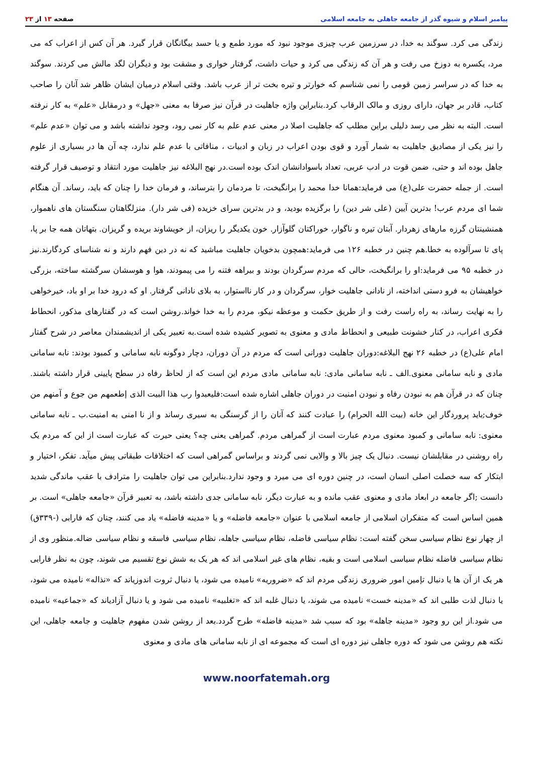پیامبر اسلام و شیوه گذر از جامعه جاهلی به جامعه اسلامی صفحه ۱۳ از ۲۳
زندگی می کرد. سوگند به خدا، در سرزمین عرب چیزی موجود نبود که مورد طمع و یا حسد بیگانگان قرار گیرد. هر آن کس از اعراب که می مرد، یکسره به دوزخ می رفت و هر آن که زندگی می کرد و حیات داشت، گرفتار خواری و مشقت بود و دیگران لگد مالش می کردند. سوگند به خدا که در سراسر زمین قومی را نمی شناسم که خوارتر و تیره بخت تر از عرب باشد. وقتی اسلام درمیان ایشان ظاهر شد آنان را صاحب کتاب، قادر بر جهان، دارای روزی و مالک الرقاب کرد.بنابراین واژه جاهلیت در قرآن نیز صرفا به معنی «جهل» و درمقابل «علم» به کار نرفته است. البته به نظر می رسد دلیلی براین مطلب که جاهلیت اصلا در معنی عدم علم به کار نمی رود، وجود نداشته باشد و می توان «عدم علم» را نیز یکی از مصادیق جاهلیت به شمار آورد و قوی بودن اعراب در زبان و ادبیات ، منافاتی با عدم علم ندارد، چه آن ها در بسیاری از علوم جاهل بوده اند و حتی، ضمن قوت در ادب عربی، تعداد باسوادانشان اندک بوده است.در نهج البلاغه نیز جاهلیت مورد انتقاد و توصیف قرار گرفته است. از جمله حضرت علی(ع) می فرماید:همانا خدا محمد را برانگیخت، تا مردمان را بترساند، و فرمان خدا را چنان که باید، رساند. آن هنگام شما ای مردم عرب! بدترین آیین (علی شر دین) را برگزیده بودید، و در بدترین سرای خزیده (فی شر دار). منزلگاهتان سنگستان های ناهموار، همنشینتان گرزه مارهای زهردار. آبتان تیره و ناگوار، خوراکتان گلوآزار. خون یکدیگر را ریزان، از خویشاوند بریده و گریزان. بتهاتان همه جا بر پا، پای تا سرآلوده به خطا.هم چنین در خطبه ۱۲۶ می فرماید:همچون بدخویان جاهلیت مباشید که نه در دین فهم دارند و نه شناسای کردگارند.نیز در خطبه ۹۵ می فرماید:او را برانگیخت، حالی که مردم سرگردان بودند و بیراهه فتنه را می پیمودند، هوا و هوسشان سرگشته ساخته، بزرگی خواهیشان به فرو دستی انداخته، از نادانی جاهلیت خوار، سرگردان و در کار نااستوار، به بلای نادانی گرفتار. او که درود خدا بر او باد، خیرخواهی را به نهایت رساند، به راه راست رفت و از طریق حکمت و موعظه نیکو، مردم را به خدا خواند.روشن است که در گفتارهای مذکور، انحطاط فکری اعراب، در کنار خشونت طبیعی و انحطاط مادی و معنوی به تصویر کشیده شده است.به تعبیر یکی از اندیشمندان معاصر در شرح گفتار امام علی(ع) در خطبه ۲۶ نهج البلاغه:دوران جاهلیت دورانی است که مردم در آن دوران، دچار دوگونه نابه سامانی و کمبود بودند: نابه سامانی مادی و نابه سامانی معنوی.الف ـ نابه سامانی مادی: نابه سامانی مادی مردم این است که از لحاظ رفاه در سطح پایینی قرار داشته باشند. چنان که در قرآن هم به نبودن رفاه و نبودن امنیت در دوران جاهلی اشاره شده است:فلیعبدوا رب هذا البیت الذی إطعمهم من جوع و آمنهم من خوف;باید پروردگار این خانه (بیت الله الحرام) را عبادت کنند که آنان را از گرسنگی به سیری رساند و از نا امنی به امنیت.ب ـ نابه سامانی معنوی: نابه سامانی و کمبود معنوی مردم عبارت است از گمراهی مردم. گمراهی یعنی چه؟ یعنی حیرت که عبارت است از این که مردم یک راه روشنی در مقابلشان نیست. دنبال یک چیز بالا و والایی نمی گردند و براساس گمراهی است که اختلافات طبقاتی پیش میآید. تفکر، اختیار و ابتکار که سه خصلت اصلی انسان است، در چنین دوره ای می میرد و وجود ندارد.بنابراین می توان جاهلیت را مترادف با عقب ماندگی شدید دانست ;اگر جامعه در ابعاد مادی و معنوی عقب مانده و به عبارت دیگر، نابه سامانی جدی داشته باشد، به تعبیر قرآن «جامعه جاهلی» است. بر همین اساس است که متفکران اسلامی از جامعه اسلامی با عنوان «جامعه فاضله» و یا «مدینه فاضله» یاد می کنند، چنان که فارابی (-۳۳۹ق) از چهار نوع نظام سیاسی سخن گفته است: نظام سیاسی فاضله، نظام سیاسی جاهله، نظام سیاسی فاسقه و نظام سیاسی ضاله.منظور وی از نظام سیاسی فاضله نظام سیاسی اسلامی است و بقیه، نظام های غیر اسلامی اند که هر یک به شش نوع تقسیم می شوند، چون به نظر فارابی هر یک از آن ها یا دنبال تإمین امور ضروری زندگی مردم اند که «ضروریه» نامیده می شود، یا دنبال ثروت اندوزیاند که «نذاله» نامیده می شود، یا دنبال لذت طلبی اند که «مدینه خست» نامیده می شوند، یا دنبال غلبه اند که «تغلبیه» نامیده می شود و یا دنبال آزادیاند که «جماعیه» نامیده می شود.از این رو وجود «مدینه جاهله» بود که سبب شد «مدینه فاضله» طرح گردد.بعد از روشن شدن مفهوم جاهلیت و جامعه جاهلی، این نکته هم روشن می شود که دوره جاهلی نیز دوره ای است که مجموعه ای از نابه سامانی های مادی و معنوی
www.noorfatemah.org